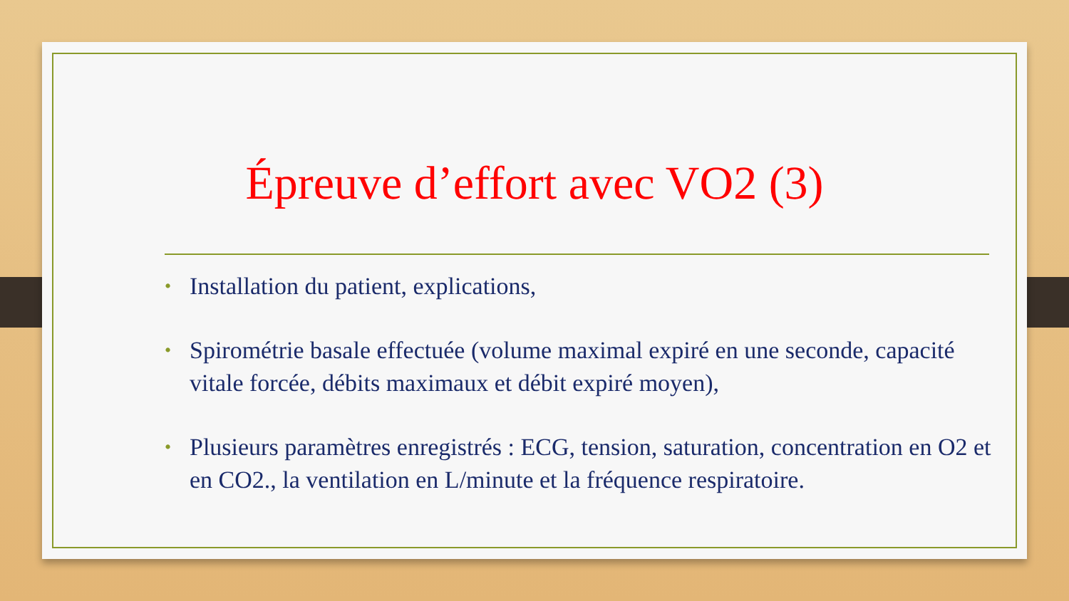Épreuve d’effort avec VO2 (3)
• Installation du patient, explications,
• Spirométrie basale effectuée (volume maximal expiré en une seconde, capacité vitale forcée, débits maximaux et débit expiré moyen),
• Plusieurs paramètres enregistrés : ECG, tension, saturation, concentration en O2 et en CO2., la ventilation en L/minute et la fréquence respiratoire.